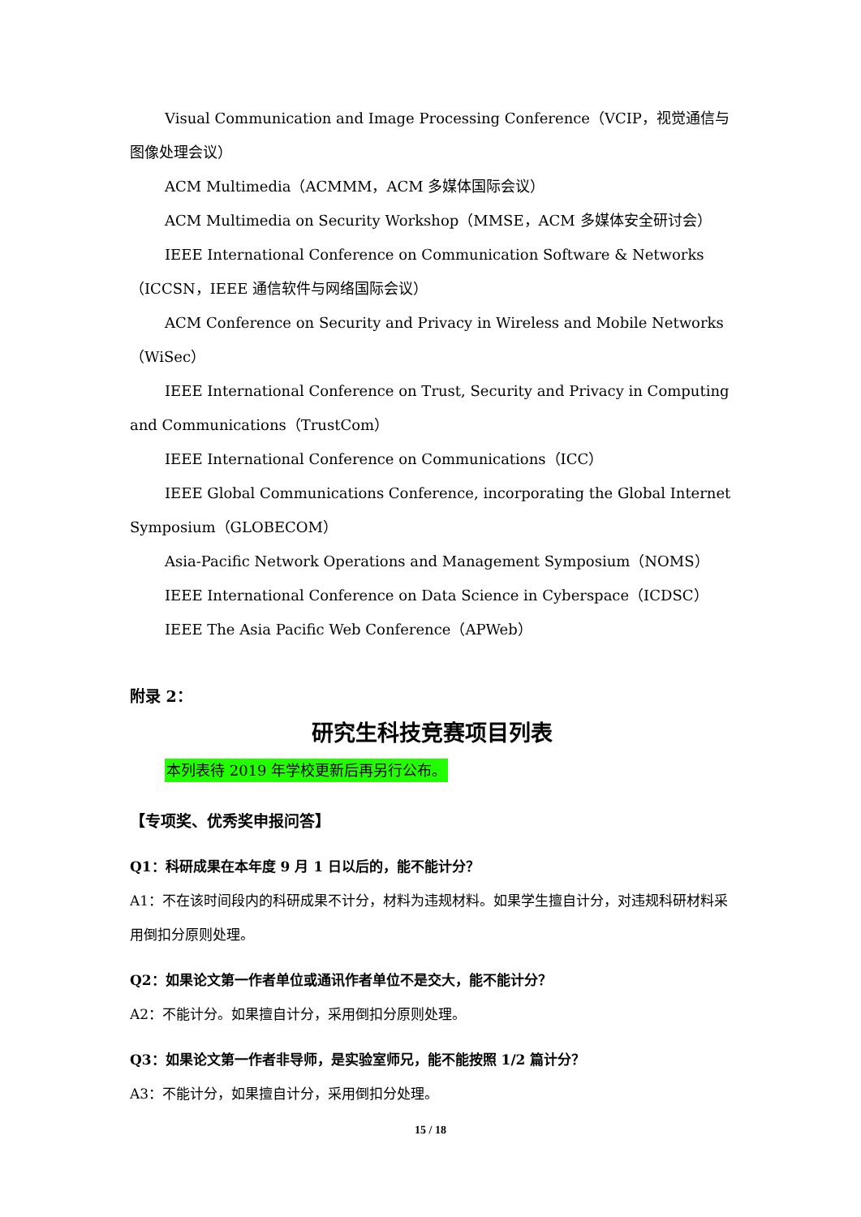Visual Communication and Image Processing Conference（VCIP，视觉通信与图像处理会议）
ACM Multimedia（ACMMM，ACM 多媒体国际会议）
ACM Multimedia on Security Workshop（MMSE，ACM 多媒体安全研讨会）
IEEE International Conference on Communication Software & Networks（ICCSN，IEEE 通信软件与网络国际会议）
ACM Conference on Security and Privacy in Wireless and Mobile Networks（WiSec）
IEEE International Conference on Trust, Security and Privacy in Computing and Communications（TrustCom）
IEEE International Conference on Communications（ICC）
IEEE Global Communications Conference, incorporating the Global Internet Symposium（GLOBECOM）
Asia-Pacific Network Operations and Management Symposium（NOMS）
IEEE International Conference on Data Science in Cyberspace（ICDSC）
IEEE The Asia Pacific Web Conference（APWeb）
附录 2：
研究生科技竞赛项目列表
本列表待 2019 年学校更新后再另行公布。
【专项奖、优秀奖申报问答】
Q1：科研成果在本年度 9 月 1 日以后的，能不能计分？
A1：不在该时间段内的科研成果不计分，材料为违规材料。如果学生擅自计分，对违规科研材料采用倒扣分原则处理。
Q2：如果论文第一作者单位或通讯作者单位不是交大，能不能计分？
A2：不能计分。如果擅自计分，采用倒扣分原则处理。
Q3：如果论文第一作者非导师，是实验室师兄，能不能按照 1/2 篇计分？
A3：不能计分，如果擅自计分，采用倒扣分处理。
15 / 18